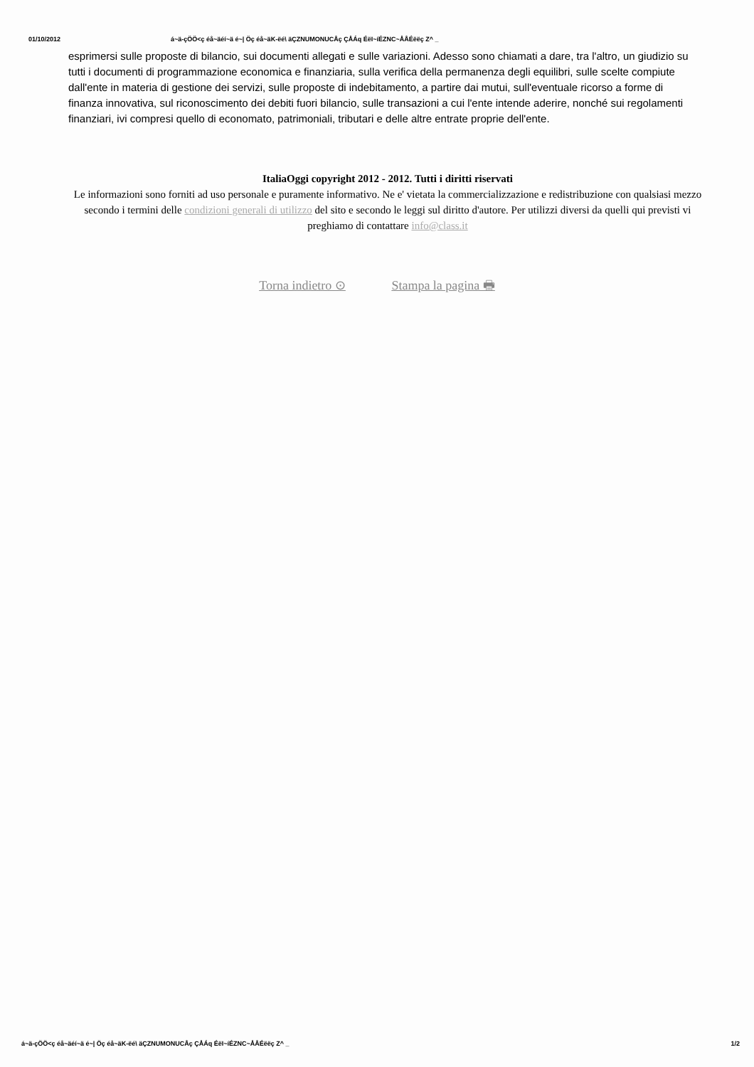01/10/2012 á~ä-çÖÖ<ç éå~äéí~ä é~| Öç éå~äK-ëé\ äÇZNUMONUCÅç ÇÅÁq ÉëI~íÉZNC~ÅÅÉëëç Z^ _
esprimersi sulle proposte di bilancio, sui documenti allegati e sulle variazioni. Adesso sono chiamati a dare, tra l'altro, un giudizio su tutti i documenti di programmazione economica e finanziaria, sulla verifica della permanenza degli equilibri, sulle scelte compiute dall'ente in materia di gestione dei servizi, sulle proposte di indebitamento, a partire dai mutui, sull'eventuale ricorso a forme di finanza innovativa, sul riconoscimento dei debiti fuori bilancio, sulle transazioni a cui l'ente intende aderire, nonché sui regolamenti finanziari, ivi compresi quello di economato, patrimoniali, tributari e delle altre entrate proprie dell'ente.
ItaliaOggi copyright 2012 - 2012. Tutti i diritti riservati
Le informazioni sono forniti ad uso personale e puramente informativo. Ne e' vietata la commercializzazione e redistribuzione con qualsiasi mezzo secondo i termini delle condizioni generali di utilizzo del sito e secondo le leggi sul diritto d'autore. Per utilizzi diversi da quelli qui previsti vi preghiamo di contattare info@class.it
Torna indietro ⊙ Stampa la pagina 🖶
á~ä-çÖÖ<ç éå~äéí~ä é~| Öç éå~äK-ëé\ äÇZNUMONUCÅç ÇÅÁq ÉëI~íÉZNC~ÅÅÉëëç Z^ _ 1/2